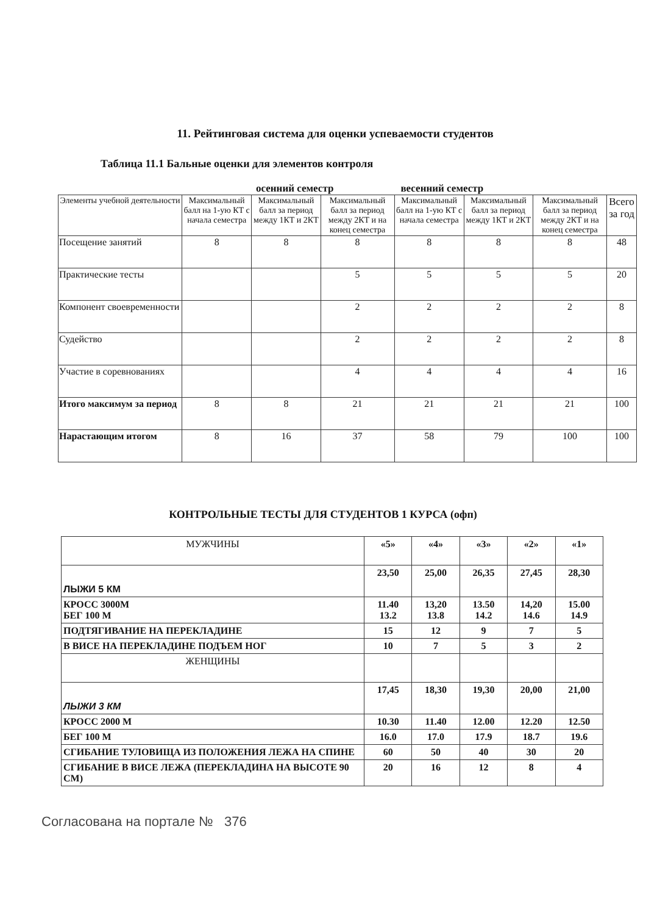11. Рейтинговая система для оценки успеваемости студентов
Таблица 11.1 Бальные оценки для элементов контроля
осенний семестр весенний семестр
| Элементы учебной деятельности | Максимальный балл на 1-ую КТ с начала семестра | Максимальный балл за период между 1КТ и 2КТ | Максимальный балл за период между 2КТ и на конец семестра | Максимальный балл на 1-ую КТ с начала семестра | Максимальный балл за период между 1КТ и 2КТ | Максимальный балл за период между 2КТ и на конец семестра | Всего за год |
| --- | --- | --- | --- | --- | --- | --- | --- |
| Посещение занятий | 8 | 8 | 8 | 8 | 8 | 8 | 48 |
| Практические тесты | | | 5 | 5 | 5 | 5 | 20 |
| Компонент своевременности | | | 2 | 2 | 2 | 2 | 8 |
| Судейство | | | 2 | 2 | 2 | 2 | 8 |
| Участие в соревнованиях | | | 4 | 4 | 4 | 4 | 16 |
| Итого максимум за период | 8 | 8 | 21 | 21 | 21 | 21 | 100 |
| Нарастающим итогом | 8 | 16 | 37 | 58 | 79 | 100 | 100 |
КОНТРОЛЬНЫЕ ТЕСТЫ ДЛЯ СТУДЕНТОВ 1 КУРСА (офп)
| МУЖЧИНЫ | «5» | «4» | «3» | «2» | «1» |
| ЛЫЖИ 5 КМ | 23,50 | 25,00 | 26,35 | 27,45 | 28,30 |
| КРОСС 3000М БЕГ 100 М | 11.40 13.2 | 13,20 13.8 | 13.50 14.2 | 14,20 14.6 | 15.00 14.9 |
| ПОДТЯГИВАНИЕ НА ПЕРЕКЛАДИНЕ | 15 | 12 | 9 | 7 | 5 |
| В ВИСЕ НА ПЕРЕКЛАДИНЕ ПОДЪЕМ НОГ | 10 | 7 | 5 | 3 | 2 |
| ЖЕНЩИНЫ | | | | | |
| ЛЫЖИ 3 КМ | 17,45 | 18,30 | 19,30 | 20,00 | 21,00 |
| КРОСС 2000 М | 10.30 | 11.40 | 12.00 | 12.20 | 12.50 |
| БЕГ 100 М | 16.0 | 17.0 | 17.9 | 18.7 | 19.6 |
| СГИБАНИЕ ТУЛОВИЩА ИЗ ПОЛОЖЕНИЯ ЛЕЖА НА СПИНЕ | 60 | 50 | 40 | 30 | 20 |
| СГИБАНИЕ В ВИСЕ ЛЕЖА (ПЕРЕКЛАДИНА НА ВЫСОТЕ 90 СМ) | 20 | 16 | 12 | 8 | 4 |
Согласована на портале № 376